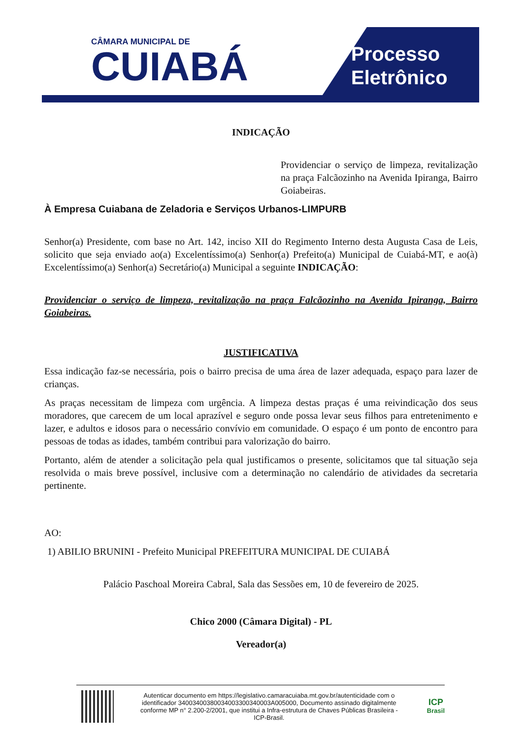CÂMARA MUNICIPAL DE
CUIABÁ
Processo
Eletrônico
INDICAÇÃO
Providenciar o serviço de limpeza, revitalização na praça Falcãozinho na Avenida Ipiranga, Bairro Goiabeiras.
À Empresa Cuiabana de Zeladoria e Serviços Urbanos-LIMPURB
Senhor(a) Presidente, com base no Art. 142, inciso XII do Regimento Interno desta Augusta Casa de Leis, solicito que seja enviado ao(a) Excelentíssimo(a) Senhor(a) Prefeito(a) Municipal de Cuiabá-MT, e ao(à) Excelentíssimo(a) Senhor(a) Secretário(a) Municipal a seguinte INDICAÇÃO:
Providenciar o serviço de limpeza, revitalização na praça Falcãozinho na Avenida Ipiranga, Bairro Goiabeiras.
JUSTIFICATIVA
Essa indicação faz-se necessária, pois o bairro precisa de uma área de lazer adequada, espaço para lazer de crianças.
As praças necessitam de limpeza com urgência. A limpeza destas praças é uma reivindicação dos seus moradores, que carecem de um local aprazível e seguro onde possa levar seus filhos para entretenimento e lazer, e adultos e idosos para o necessário convívio em comunidade. O espaço é um ponto de encontro para pessoas de todas as idades, também contribui para valorização do bairro.
Portanto, além de atender a solicitação pela qual justificamos o presente, solicitamos que tal situação seja resolvida o mais breve possível, inclusive com a determinação no calendário de atividades da secretaria pertinente.
AO:
1) ABILIO BRUNINI - Prefeito Municipal PREFEITURA MUNICIPAL DE CUIABÁ
Palácio Paschoal Moreira Cabral, Sala das Sessões em, 10 de fevereiro de 2025.
Chico 2000 (Câmara Digital) - PL
Vereador(a)
Autenticar documento em https://legislativo.camaracuiaba.mt.gov.br/autenticidade com o identificador 34003400380034003300340003A005000, Documento assinado digitalmente conforme MP n° 2.200-2/2001, que institui a Infra-estrutura de Chaves Públicas Brasileira - ICP-Brasil.
ICP
Brasil